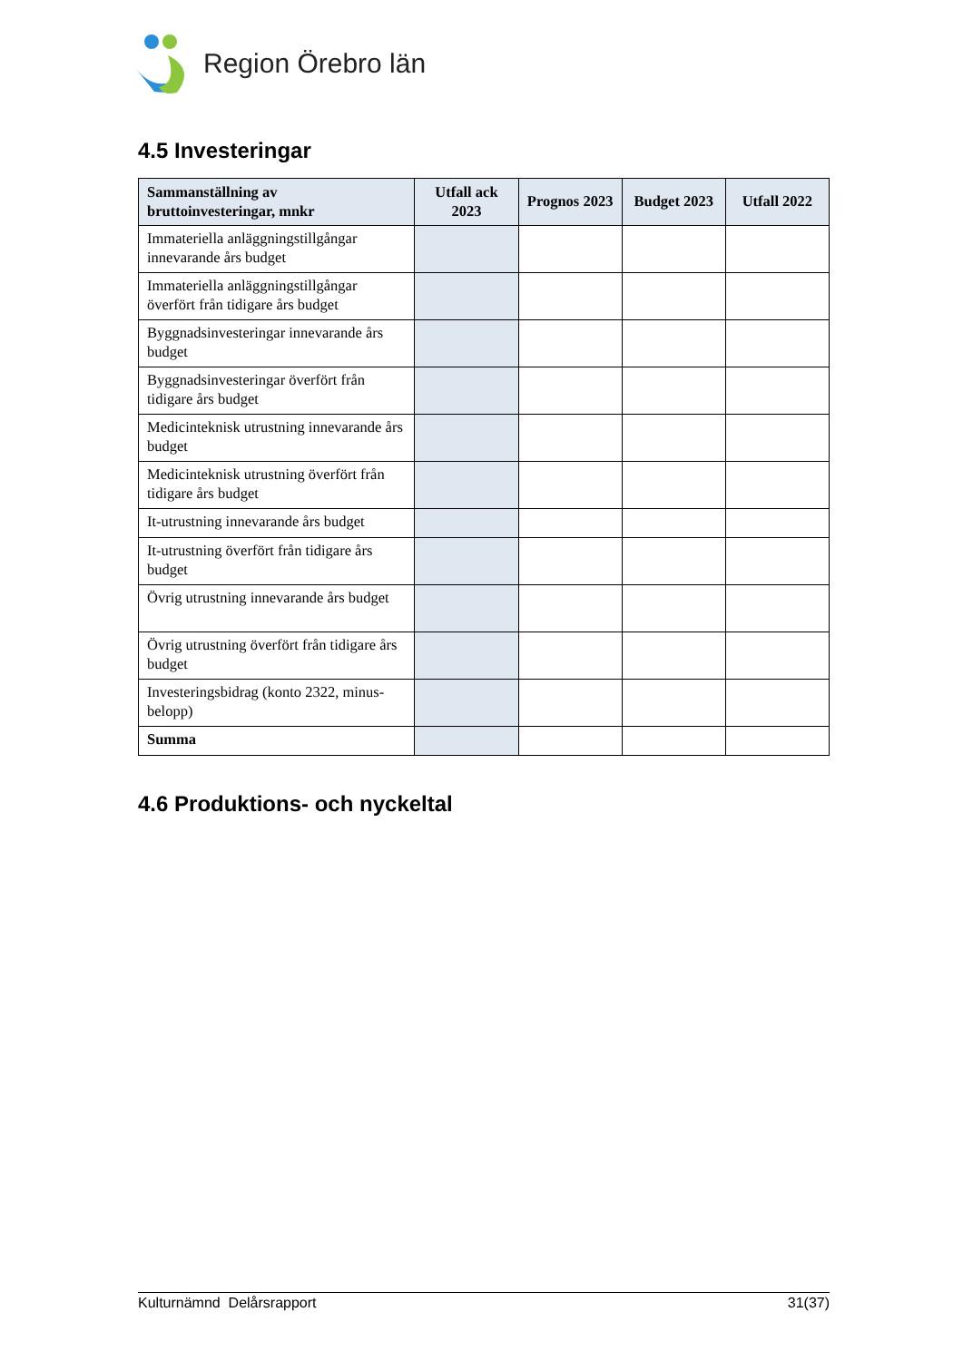Region Örebro län
4.5 Investeringar
| Sammanställning av bruttoinvesteringar, mnkr | Utfall ack 2023 | Prognos 2023 | Budget 2023 | Utfall 2022 |
| --- | --- | --- | --- | --- |
| Immateriella anläggningstillgångar innevarande års budget | | | | |
| Immateriella anläggningstillgångar överfört från tidigare års budget | | | | |
| Byggnadsinvesteringar innevarande års budget | | | | |
| Byggnadsinvesteringar överfört från tidigare års budget | | | | |
| Medicinteknisk utrustning innevarande års budget | | | | |
| Medicinteknisk utrustning överfört från tidigare års budget | | | | |
| It-utrustning innevarande års budget | | | | |
| It-utrustning överfört från tidigare års budget | | | | |
| Övrig utrustning innevarande års budget | | | | |
| Övrig utrustning överfört från tidigare års budget | | | | |
| Investeringsbidrag (konto 2322, minus-belopp) | | | | |
| Summa | | | | |
4.6 Produktions- och nyckeltal
Kulturnämnd Delårsrapport 31(37)